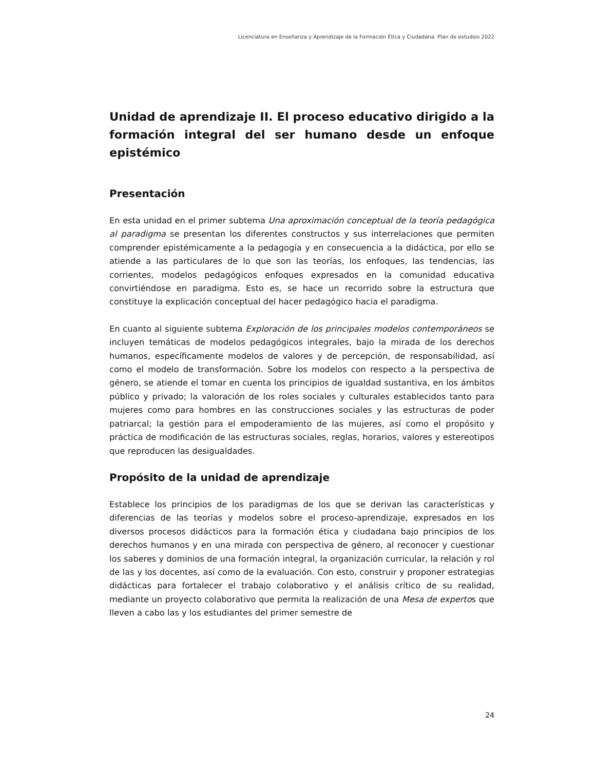Licenciatura en Enseñanza y Aprendizaje de la Formación Ética y Ciudadana. Plan de estudios 2022
Unidad de aprendizaje II. El proceso educativo dirigido a la formación integral del ser humano desde un enfoque epistémico
Presentación
En esta unidad en el primer subtema Una aproximación conceptual de la teoría pedagógica al paradigma se presentan los diferentes constructos y sus interrelaciones que permiten comprender epistémicamente a la pedagogía y en consecuencia a la didáctica, por ello se atiende a las particulares de lo que son las teorías, los enfoques, las tendencias, las corrientes, modelos pedagógicos enfoques expresados en la comunidad educativa convirtiéndose en paradigma. Esto es, se hace un recorrido sobre la estructura que constituye la explicación conceptual del hacer pedagógico hacia el paradigma.
En cuanto al siguiente subtema Exploración de los principales modelos contemporáneos se incluyen temáticas de modelos pedagógicos integrales, bajo la mirada de los derechos humanos, específicamente modelos de valores y de percepción, de responsabilidad, así como el modelo de transformación. Sobre los modelos con respecto a la perspectiva de género, se atiende el tomar en cuenta los principios de igualdad sustantiva, en los ámbitos público y privado; la valoración de los roles sociales y culturales establecidos tanto para mujeres como para hombres en las construcciones sociales y las estructuras de poder patriarcal; la gestión para el empoderamiento de las mujeres, así como el propósito y práctica de modificación de las estructuras sociales, reglas, horarios, valores y estereotipos que reproducen las desigualdades.
Propósito de la unidad de aprendizaje
Establece los principios de los paradigmas de los que se derivan las características y diferencias de las teorías y modelos sobre el proceso-aprendizaje, expresados en los diversos procesos didácticos para la formación ética y ciudadana bajo principios de los derechos humanos y en una mirada con perspectiva de género, al reconocer y cuestionar los saberes y dominios de una formación integral, la organización curricular, la relación y rol de las y los docentes, así como de la evaluación. Con esto, construir y proponer estrategias didácticas para fortalecer el trabajo colaborativo y el análisis crítico de su realidad, mediante un proyecto colaborativo que permita la realización de una Mesa de expertos que lleven a cabo las y los estudiantes del primer semestre de
24